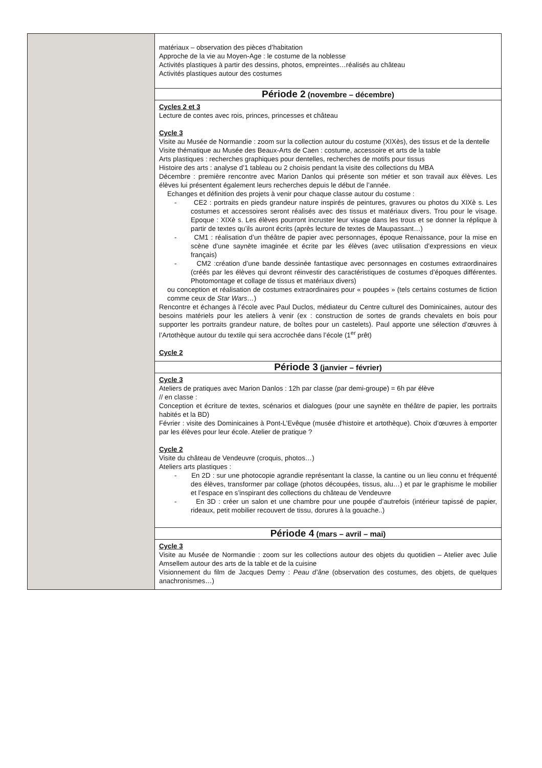| | matériaux – observation des pièces d’habitation Approche de la vie au Moyen-Age : le costume de la noblesse Activités plastiques à partir des dessins, photos, empreintes…réalisés au château Activités plastiques autour des costumes |
| | Période 2 (novembre – décembre) |
| | Cycles 2 et 3 Lecture de contes avec rois, princes, princesses et château Cycle 3 Visite au Musée de Normandie : zoom sur la collection autour du costume (XIXès), des tissus et de la dentelle Visite thématique au Musée des Beaux-Arts de Caen : costume, accessoire et arts de la table Arts plastiques : recherches graphiques pour dentelles, recherches de motifs pour tissus Histoire des arts : analyse d’1 tableau ou 2 choisis pendant la visite des collections du MBA Décembre : première rencontre avec Marion Danlos qui présente son métier et son travail aux élèves. Les élèves lui présentent également leurs recherches depuis le début de l’année. Echanges et définition des projets à venir pour chaque classe autour du costume : - CE2 : portraits en pieds grandeur nature inspirés de peintures, gravures ou photos du XIXè s. Les costumes et accessoires seront réalisés avec des tissus et matériaux divers. Trou pour le visage. Epoque : XIXè s. Les élèves pourront incruster leur visage dans les trous et se donner la réplique à partir de textes qu’ils auront écrits (après lecture de textes de Maupassant…) - CM1 : réalisation d’un théâtre de papier avec personnages, époque Renaissance, pour la mise en scène d’une saynète imaginée et écrite par les élèves (avec utilisation d’expressions en vieux français) - CM2 :création d’une bande dessinée fantastique avec personnages en costumes extraordinaires (créés par les élèves qui devront réinvestir des caractéristiques de costumes d’époques différentes. Photomontage et collage de tissus et matériaux divers) ou conception et réalisation de costumes extraordinaires pour « poupées » (tels certains costumes de fiction comme ceux de Star Wars… ) Rencontre et échanges à l’école avec Paul Duclos, médiateur du Centre culturel des Dominicaines, autour des besoins matériels pour les ateliers à venir (ex : construction de sortes de grands chevalets en bois pour supporter les portraits grandeur nature, de boîtes pour un castelets). Paul apporte une sélection d’œuvres à l’Artothèque autour du textile qui sera accrochée dans l’école (1<sup>er</sup> prêt) Cycle 2 |
| | Période 3 (janvier – février) |
| | Cycle 3 Ateliers de pratiques avec Marion Danlos : 12h par classe (par demi-groupe) = 6h par élève // en classe : Conception et écriture de textes, scénarios et dialogues (pour une saynète en théâtre de papier, les portraits habités et la BD) Février : visite des Dominicaines à Pont-L’Evêque (musée d’histoire et artothèque). Choix d’œuvres à emporter par les élèves pour leur école. Atelier de pratique ? Cycle 2 Visite du château de Vendeuvre (croquis, photos…) Ateliers arts plastiques : - En 2D : sur une photocopie agrandie représentant la classe, la cantine ou un lieu connu et fréquenté des élèves, transformer par collage (photos découpées, tissus, alu…) et par le graphisme le mobilier et l’espace en s’inspirant des collections du château de Vendeuvre - En 3D : créer un salon et une chambre pour une poupée d’autrefois (intérieur tapissé de papier, rideaux, petit mobilier recouvert de tissu, dorures à la gouache..) |
| | Période 4 (mars – avril – mai) |
| | Cycle 3 Visite au Musée de Normandie : zoom sur les collections autour des objets du quotidien – Atelier avec Julie Amsellem autour des arts de la table et de la cuisine Visionnement du film de Jacques Demy : Peau d’âne (observation des costumes, des objets, de quelques anachronismes…) |